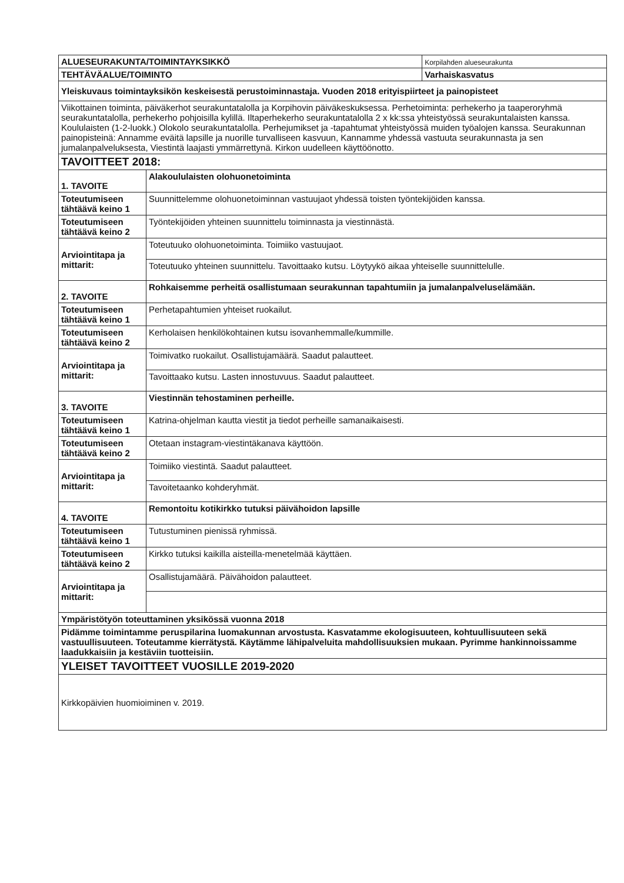| ALUESEURAKUNTA/TOIMINTAYKSIKKÖ | | Korpilahden alueseurakunta |
| TEHTÄVÄALUE/TOIMINTO | | Varhaiskasvatus |
| Yleiskuvaus toimintayksikön keskeisestä perustoiminnastaja. Vuoden 2018 erityispiirteet ja painopisteet | | |
| Viikottainen toiminta, päiväkerhot seurakuntatalolla ja Korpihovin päiväkeskuksessa. Perhetoiminta: perhekerho ja taaperoryhmä seurakuntatalolla, perhekerho pohjoisilla kylillä. Iltaperhekerho seurakuntatalolla 2 x kk:ssa yhteistyössä seurakuntalaisten kanssa. Koululaisten (1-2-luokk.) Olokolo seurakuntatalolla. Perhejumikset ja -tapahtumat yhteistyössä muiden työalojen kanssa. Seurakunnan painopisteinä: Annamme eväitä lapsille ja nuorille turvalliseen kasvuun, Kannamme yhdessä vastuuta seurakunnasta ja sen jumalanpalveluksesta, Viestintä laajasti ymmärrettynä. Kirkon uudelleen käyttöönotto. | | |
| TAVOITTEET 2018: | | |
| 1. TAVOITE | Alakoululaisten olohuonetoiminta | |
| Toteutumiseen tähtäävä keino 1 | Suunnittelemme olohuonetoiminnan vastuujaot yhdessä toisten työntekijöiden kanssa. | |
| Toteutumiseen tähtäävä keino 2 | Työntekijöiden yhteinen suunnittelu toiminnasta ja viestinnästä. | |
| Arviointitapa ja mittarit: | Toteutuuko olohuonetoiminta. Toimiiko vastuujaot. | |
| | Toteutuuko yhteinen suunnittelu. Tavoittaako kutsu. Löytyykö aikaa yhteiselle suunnittelulle. | |
| 2. TAVOITE | Rohkaisemme perheitä osallistumaan seurakunnan tapahtumiin ja jumalanpalveluselämään. | |
| Toteutumiseen tähtäävä keino 1 | Perhetapahtumien yhteiset ruokailut. | |
| Toteutumiseen tähtäävä keino 2 | Kerholaisen henkilökohtainen kutsu isovanhemmalle/kummille. | |
| Arviointitapa ja mittarit: | Toimivatko ruokailut. Osallistujamäärä. Saadut palautteet. | |
| | Tavoittaako kutsu. Lasten innostuvuus. Saadut palautteet. | |
| 3. TAVOITE | Viestinnän tehostaminen perheille. | |
| Toteutumiseen tähtäävä keino 1 | Katrina-ohjelman kautta viestit ja tiedot perheille samanaikaisesti. | |
| Toteutumiseen tähtäävä keino 2 | Otetaan instagram-viestintäkanava käyttöön. | |
| Arviointitapa ja mittarit: | Toimiiko viestintä. Saadut palautteet. | |
| | Tavoitetaanko kohderyhmät. | |
| 4. TAVOITE | Remontoitu kotikirkko tutuksi päivähoidon lapsille | |
| Toteutumiseen tähtäävä keino 1 | Tutustuminen pienissä ryhmissä. | |
| Toteutumiseen tähtäävä keino 2 | Kirkko tutuksi kaikilla aisteilla-menetelmää käyttäen. | |
| Arviointitapa ja mittarit: | Osallistujamäärä. Päivähoidon palautteet. | |
| Ympäristötyön toteuttaminen yksikössä vuonna 2018 | | |
| Pidämme toimintamme peruspilarina luomakunnan arvostusta. Kasvatamme ekologisuuteen, kohtuullisuuteen sekä vastuullisuuteen. Toteutamme kierrätystä. Käytämme lähipalveluita mahdollisuuksien mukaan. Pyrimme hankinnoissamme laadukkaisiin ja kestäviin tuotteisiin. | | |
| YLEISET TAVOITTEET VUOSILLE 2019-2020 | | |
| Kirkkopäivien huomioiminen v. 2019. | | |